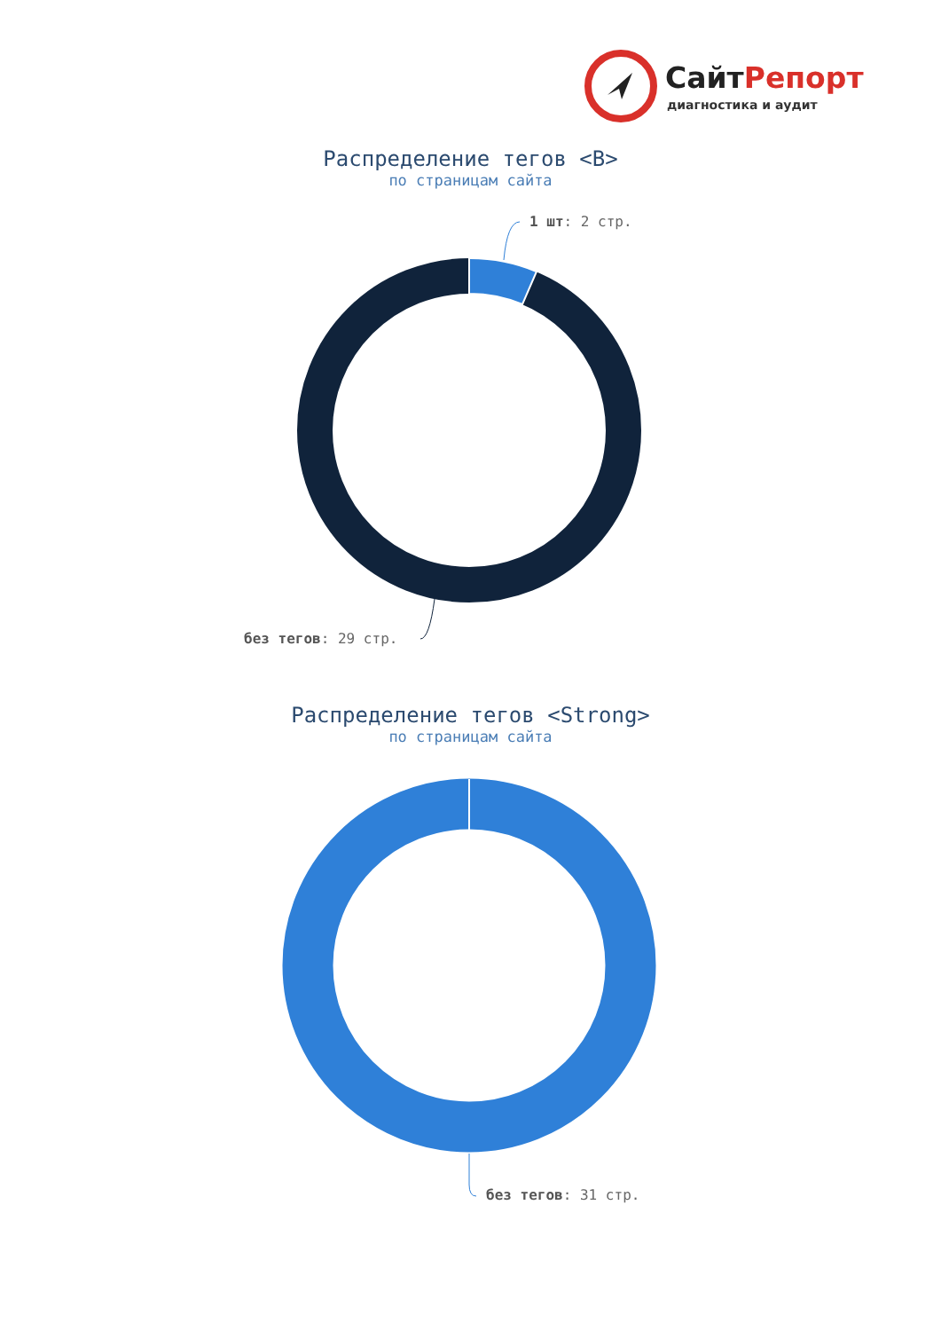СайтРепорт
диагностика и аудит
Распределение тегов <B>
по страницам сайта
1 шт: 2 стр.
без тегов: 29 стр.
Распределение тегов <Strong>
по страницам сайта
без тегов: 31 стр.